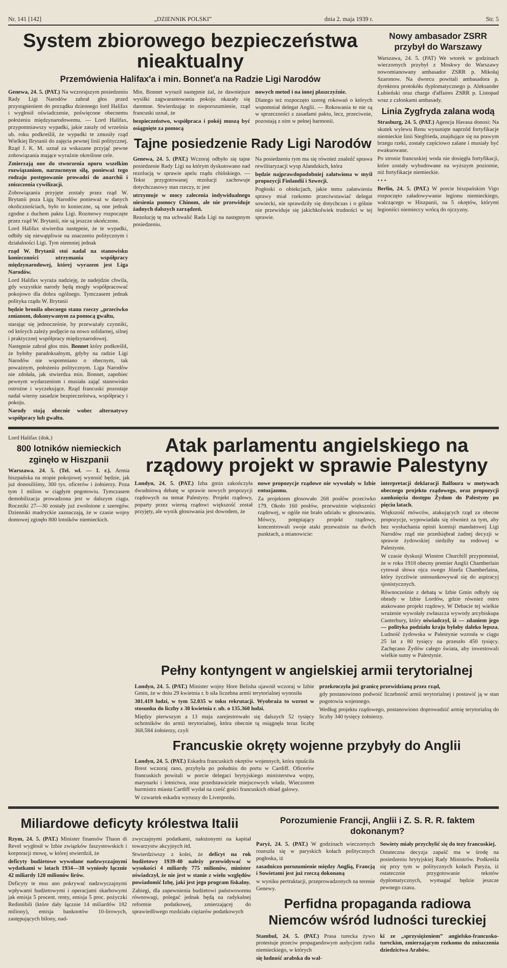Nr. 141 [142] „DZIENNIK POLSKI” dnia 2. maja 1939 r. Str. 5
System zbiorowego bezpieczeństwa nieaktualny
Przemówienia Halifax'a i min. Bonnet'a na Radzie Ligi Narodów
Genewa, 24. 5. (PAT.) Na wczorajszym posiedzeniu Rady Ligi Narodów zabrał głos przed przystąpieniem do porządku dziennego lord Halifax i wygłosił oświadczenie, poświęcone obecnemu położeniu międzynarodowemu. — Lord Halifax, przypomniawszy wypadki, jakie zaszły od września ub. roku podkreślił, że wypadki te zmusiły rząd Wielkiej Brytanii do zajęcia pewnej linii politycznej. Rząd J. K. M. uznał za wskazane przyjąć pewne zobowiązania mające wyraźnie określone cele.
Zmierzają one do stworzenia oporu wszelkim rozwiązaniom, narzuconym siłą, ponieważ tego rodzaju postępowanie prowadzi do anarchii i zniszczenia cywilizacji.
Zobowiązania przyjęte zostały przez rząd W. Brytanii poza Ligą Narodów ponieważ w danych okolicznościach, było to konieczne, są one jednak zgodne z duchem paktu Ligi. Rozmowy rozpoczęte przez rząd W. Brytanii, nie są jeszcze ukończone.
Lord Halifax stwierdza następnie, że te wypadki, odbiły się niewątpliwie na znaczeniu politycznym i działalności Ligi. Tym niemniej jednak
rząd W. Brytanii stoi nadal na stanowisku konieczności utrzymania współpracy międzynarodowej, której wyrazem jest Liga Narodów.
Lord Halifax wyraża nadzieję, że nadejdzie chwila, gdy wszystkie narody będą mogły współpracować pokojowo dla dobra ogólnego. Tymczasem jednak polityka rządu W. Brytanii
będzie bronila obecnego stanu rzeczy „przeciwko zmianom, dokonywanym za pomocą gwałtu,
starając się jednocześnie, by przeważały czynniki, od których zależy podjęcie na nowo solidarnej, silnej i praktycznej współpracy międzynarodowej.
Następnie zabrał głos min. Bonnet który podkreślił, że byłoby paradoksalnym, gdyby na radzie Ligi Narodów nie wspomniano o obecnym, tak poważnym, położeniu politycznym. Liga Narodów nie zdołała, jak stwierdza min. Bonnet, zapobiec pewnym wydarzeniom i musiała zająć stanowisko ostrożne i wyczekujące. Rząd francuski pozostaje nadal wierny zasadzie bezpieczeństwa, współpracy i pokoju.
Narody stoją obecnie wobec alternatywy współpracy lub gwałtu.
Min. Bonnet wyraził następnie żal, że dawniejsze wysiłki zagwarantowania pokoju okazały się daremne. Stwierdzając to nieporozumienie, rząd francuski uznał, że
bezpieczeństwo, współpraca i pokój muszą być osiągnięte za pomocą
nowych metod i na innej płaszczyźnie.
Dlatego też rozpoczęto szereg rokowań o których wspomniał delegat Anglii. — Rokowania te nie są w sprzeczności z zasadami paktu, lecz, przeciwnie, pozostają z nim w pełnej harmonii.
Tajne posiedzenie Rady Ligi Narodów
Genewa, 24. 5. (PAT.) Wczoraj odbyło się tajne posiedzenie Rady Ligi na którym dyskutowano nad rezolucją w sprawie apelu rządu chińskiego. — Tekst przygotowanej rezolucji zachowuje dotychczasowy stan rzeczy, tc jest
utrzymuje w mocy zalecenia indywidualnego niesienia pomocy Chinom, ale nie przewiduje żadnych dalszych zarządzeń.
Rezolucję tę ma uchwalić Rada Ligi na następnym posiedzeniu.
Na posiedzeniu tym ma się również znaleźć sprawa rewilitaryzacji wysp Alandzkich, która
będzie najprawdopodobniej załatwiona w myśl propozycji Finlandii i Szwecji.
Pogłoski o obiekcjach, jakie temu załatwieniu sprawy miał rzekomo przeciwstawiać delegat sowiecki, nie sprawdziły się dotychczas i o gólnie nie przewiduje się jakichkolwiek trudności w tej sprawie.
Nowy ambasador ZSRR przybył do Warszawy
Warszawa, 24. 5. (PAT) We wtorek w godzinach wieczornych przybył z Moskwy do Warszawy nowomianowany ambasador ZSRR p. Mikołaj Szaronow. Na dworcu powitali ambasadora p. dyrektora protokółu dyplomatycznego p. Aleksander Łubieński oraz charge d'affaires ZSRR p. Listopad wraz z członkami ambasady.
Linia Zygfryda zalana wodą
Strasburg, 24. 5. (PAT.) Agencja Havasa donosi: Na skutek wylewu Renu wysunięte naprzód fortyfikacje niemieckie linii Siegfrieda, znajdujące się na prawym brzegu rzeki, zostały częściowo zalane i musiały być ewakuowane.
Po stronie francuskiej woda nie dosięgła fortyfikacji, które zostały wybudowane na wyższym poziomie, niż fortyfikacje niemieckie.
• • •
Berlin, 24. 5. (PAT.) W porcie hiszpańskim Vigo rozpoczęto załadowywanie legionu niemieckiego, walczącego w Hiszpanii, na 5 okrętów, którymi legioniści niemieccy wrócą do ojczyzny.
Lord Halifax (dok.)
800 lotników niemieckich zginęło w Hiszpanii
Warszawa. 24. 5. (Tel. wł. — I. r.). Armia hiszpańska na stopie pokojowej wynosić będzie, jak już donosiliśmy, 300 tys. oficerów i żołnierzy. Poza tym 1 milion w ciągłym pogotowiu. Tymczasem demobilizacja prowadzona jest w dalszym ciągu. Roczniki 27—30 zostały już zwolnione z szeregów. Dzienniki madryckie zaznaczają, że w czasie wojny domowej zginęło 800 lotników niemieckich.
Atak parlamentu angielskiego na rządowy projekt w sprawie Palestyny
Londyn, 24. 5. (PAT.) Izba gmin zakończyła dwudniową debatę w sprawie nowych propozycji rządowych na temat Palestyny. Projekt rządowy, poparty przez wierną rządowi większość został przyjęty, ale wynik głosowania jest dowodem, że
nowe propozycje rządowe nie wywołały w Izbie entuzjazmu.
Za projektem głosowało 268 posłów przeciwko 179. Około 160 posłów, przeważnie większości rządowej, w ogóle nie brało udziału w głosowaniu. Mówcy, potępiający projekt rządowy, koncentrowali swoje ataki przeważnie na dwóch punktach, a mianowicie:
interpretacji deklaracji Balfoura w motywach obecnego projektu rządowego, oraz propozycji zamknięcia dostępu Żydom do Palestyny po pięciu latach.
Większość mówców, atakujących rząd za obecne propozycje, wypowiadała się również za tym, aby bez wysłuchania opinii komisji mandatowej Ligi Narodów rząd nie przedsiębrał żadnej decyzji w sprawie żydowskiej siedziby na rodowej w Palestynie.
W czasie dyskusji Winston Churchill przypomniał, że w roku 1918 obecny premier Anglii Chamberlain cytował słowa ojca swego Józefa Chamberlaina, który życzliwie ustosunkowywał się do aspiracyj sjonistycznych.
Równocześnie z debatą w Izbie Gmin odbyły się obrady w Izbie Lordów, gdzie również ostro atakowano projekt rządowy. W Debacie tej wielkie wrażenie wywołały zwłaszcza wywody arcybiskupa Canterbury, który oświadczył, iż — zdaniem jego — polityka podziału kraju byłaby daleko lepsza. Ludność żydowska w Palestynie wzrosła w ciągu 25 lat z 80 tysięcy na przeszło 450 tysięcy. Zachęcano Żydów całego świata, aby inwestowali wielkie sumy w Palestynie.
Pełny kontyngent w angielskiej armii terytorialnej
Londyn, 24. 5. (PAT.) Minister wojny Hore Belisha ujawnił wczoraj w Izbie Gmin, że w dniu 29 kwietnia r. b siła liczebna armii terytorialnej wynosiła
301.419 ludzi, w tym 52.035 w toku rekrutacji. Wyobraża to wzrost w stosunku do liczby z 30 kwietnia r. ub. o 135.360 ludzi.
Między pierwszym a 13 maja zarejestrowało się dalszych 52 tysięcy ochotników do armii terytorialnej, która obecnie tą osiągnęła teraz liczbę 368.584 żołnierzy, czyli
przekroczyła już granicę przewidzianą przez rząd,
gdy postanowiono podwoić liczebność armii terytorialnej i postawić ją w stan pogotowia wojennego.
Według projektu rządowego, postanowiono doprowadzić armię terytorialną do liczby 340 tysięcy żołnierzy.
Francuskie okręty wojenne przybyły do Anglii
Londyn, 24. 5. (PAT.) Eskadra francuskich okrętów wojennych, która opuściła Brest wczoraj rano, przybyła po południu do portu w Cardiff. Oficerów francuskich powitali w porcie delegaci brytyjskiego ministerstwa wojny, marynarki i lotnictwa, oraz przedstawiciele miejscowych władz. Wieczorem burmistrz miasta Cardiff wydał na cześć gości francuskich obiad galowy.
W czwartek eskadra wyruszy do Liverpoolu.
Miliardowe deficyty królestwa Italii
Rzym, 24. 5. (PAT.) Minister finansów Thaon di Revel wygłosił w Izbie związków faszystowskich i korporacji mowę, w której stwierdził, że
deficyty budżetowe wywołane nadzwyczajnymi wydatkami w latach 1934—38 wyniosły łącznie 42 miliardy 120 milionów lirów.
Deficyty te mus ano pokrywać nadzwyczajnymi wpływami budżetowymi i operacjami skarbowymi jak emisja 5 procent. renty, emisja 5 proc. pożyczki Redimibili (które dały łącznie 14 miliardów 182 miliony), emisja banknotów 10-lirowych, zastępujących bilony, nad-
zwyczajnymi podatkami, nałożonymi na kapitał towarzystw akcyjnych itd.
Stwierdziwszy z kolei, że deficyt na rok budżetowy 1939-40 należy przewidywać w wysokości 4 miliardy 775 milionów, minister oświadczył, że nie jest w stanie z wielu względów powiadomić Izbę, jaki jest jego program fiskalny.
Zabiegi, dla zapewnienia budżetowi państwowemu równowagi, polegać jednak będą na radykalnej reformie podatkowej, zmierzającej do sprawiedliwego rozdziału ciężarów podatkowych
Porozumienie Francji, Anglii i Z. S. R. R. faktem dokonanym?
Paryż, 24. 5. (PAT.) W godzinach wieczornych rozeszła się w paryskich kołach politycznych pogłoska, iż
zasadniczo porozumienie między Anglią, Francją i Sowietami jest już rzeczą dokonaną
w wyniku pertraktacji, przeprowadzonych na terenie Genewy.
Sowiety miały przychylić się do tezy francuskiej.
Ostateczna decyzja zapaść ma w środę na posiedzeniu brytyjskiej Rady Ministrów. Podkreśla się przy tym w politycznych kołach Paryża, iż ostatecznie przygotowanie tekstów dyplomatycznych, wymagać będzie jeszcze pewnego czasu.
Perfidna propaganda radiowa Niemców wśród ludności tureckiej
Stambul, 24. 5. (PAT.) Prasa turecka żywo protestuje przeciw propagandowym audycjom radia niemieckiego, w których
się ludność arabska do wal-
ki ze „sprzysiężeniem” angielsko-francusko-tureckim, zmierzającym rzekomo do zniszczenia dziedzictwa Arabów.